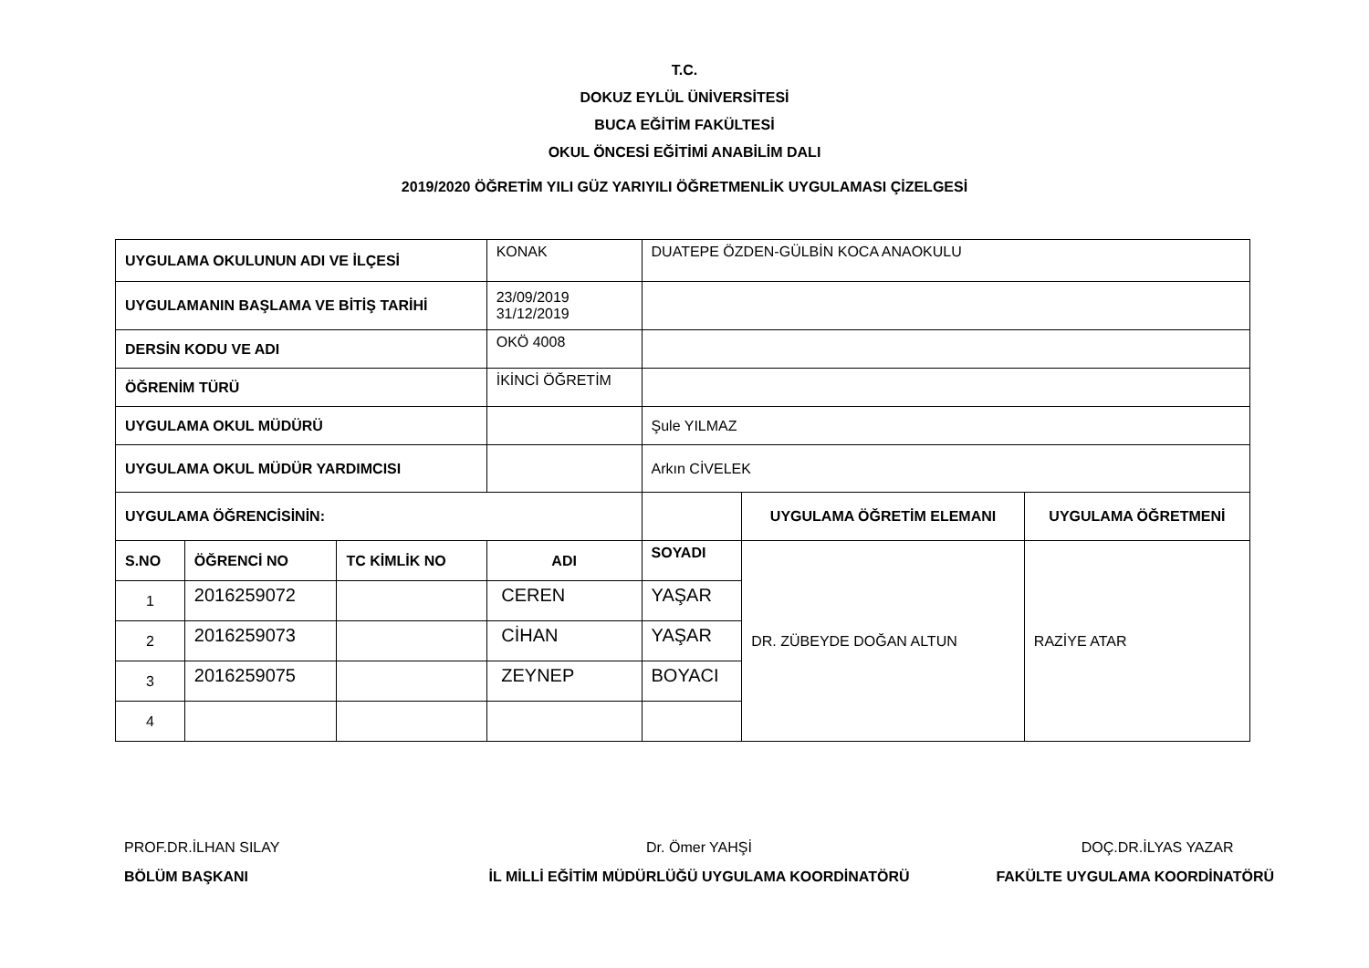T.C.
DOKUZ EYLÜL ÜNİVERSİTESİ
BUCA EĞİTİM FAKÜLTESİ
OKUL ÖNCESİ EĞİTİMİ ANABİLİM DALI
2019/2020 ÖĞRETİM YILI GÜZ YARIYILI ÖĞRETMENLİK UYGULAMASI ÇİZELGESİ
| UYGULAMA OKULUNUN ADI VE İLÇESİ | | | KONAK | DUATEPE ÖZDEN-GÜLBİN KOCA ANAOKULU | | |
| UYGULAMANIN BAŞLAMA VE BİTİŞ TARİHİ | | | 23/09/2019 31/12/2019 | | | |
| DERSİN KODU VE ADI | | | OKÖ 4008 | | | |
| ÖĞRENİM TÜRÜ | | | İKİNCİ ÖĞRETİM | | | |
| UYGULAMA OKUL MÜDÜRÜ | | | | Şule YILMAZ | | |
| UYGULAMA OKUL MÜDÜR YARDIMCISI | | | | Arkın CİVELEK | | |
| UYGULAMA ÖĞRENCİSİNİN: | | | | | UYGULAMA ÖĞRETİM ELEMANI | UYGULAMA ÖĞRETMENİ |
| S.NO | ÖĞRENCİ NO | TC KİMLİK NO | ADI | SOYADI | DR. ZÜBEYDE DOĞAN ALTUN | RAZİYE ATAR |
| 1 | 2016259072 | | CEREN | YAŞAR | | |
| 2 | 2016259073 | | CİHAN | YAŞAR | | |
| 3 | 2016259075 | | ZEYNEP | BOYACI | | |
| 4 | | | | | | |
PROF.DR.İLHAN SILAY
BÖLÜM BAŞKANI
Dr. Ömer YAHŞİ
İL MİLLİ EĞİTİM MÜDÜRLÜĞÜ UYGULAMA KOORDİNATÖRÜ
DOÇ.DR.İLYAS YAZAR
FAKÜLTE UYGULAMA KOORDİNATÖRÜ